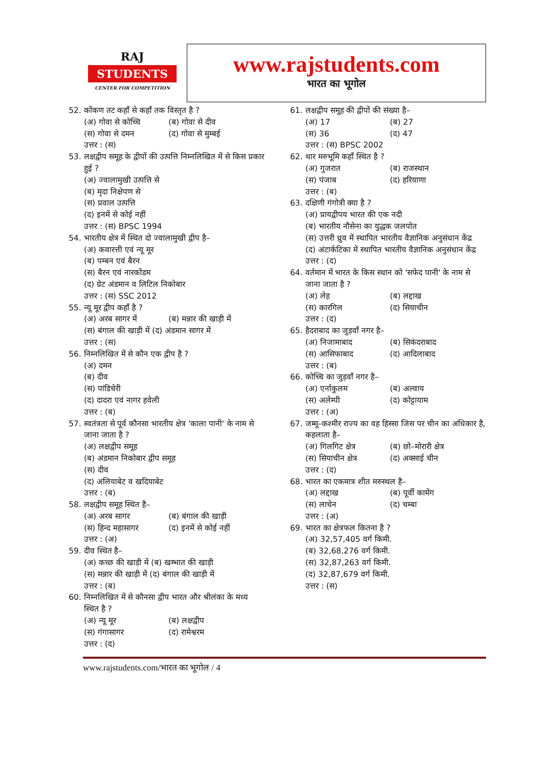RAJ
STUDENTS
CENTER FOR COMPETITION
www.rajstudents.com
भारत का भूगोल
52. कोंकण तट कहाँ से कहाँ तक विस्तृत है ?
(अ) गोवा से कोच्चि (ब) गोवा से दीव
(स) गोवा से दमन (द) गोवा से मुम्बई
उत्तर : (स)
53. लक्षद्वीप समूह के द्वीपों की उत्पत्ति निम्नलिखित में से किस प्रकार हुई ?
(अ) ज्वालामुखी उत्पत्ति से
(ब) मृदा निक्षेपण से
(स) प्रवाल उत्पत्ति
(द) इनमें से कोई नहीं
उत्तर : (स) BPSC 1994
54. भारतीय क्षेत्र में स्थित दो ज्वालामुखी द्वीप है–
(अ) कवारत्ती एवं न्यू मूर
(ब) पम्बन एवं बैरन
(स) बैरन एवं नारकोंडम
(द) ग्रेट अंडमान व लिटिल निकोबार
उत्तर : (स) SSC 2012
55. न्यू मूर द्वीप कहाँ है ?
(अ) अरब सागर में (ब) मन्नार की खाड़ी में
(स) बंगाल की खाड़ी में (द) अंडमान सागर में
उत्तर : (स)
56. निम्नलिखित में से कौन एक द्वीप है ?
(अ) दमन
(ब) दीव
(स) पांडिचेरी
(द) दादरा एवं नागर हवेली
उत्तर : (ब)
57. स्वतंत्रता से पूर्व कौनसा भारतीय क्षेत्र 'काला पानी' के नाम से जाना जाता है ?
(अ) लक्षद्वीप समूह
(ब) अंडमान निकोबार द्वीप समूह
(स) दीव
(द) अलियाबेट व खदियाबेट
उत्तर : (ब)
58. लक्षद्वीप समूह स्थित है–
(अ) अरब सागर (ब) बंगाल की खाड़ी
(स) हिन्द महासागर (द) इनमें से कोई नहीं
उत्तर : (अ)
59. दीव स्थित है–
(अ) कच्छ की खाड़ी में (ब) खम्भात की खाड़ी
(स) मन्नार की खाड़ी में (द) बंगाल की खाड़ी में
उत्तर : (ब)
60. निम्नलिखित में से कौनसा द्वीप भारत और श्रीलंका के मध्य स्थित है ?
(अ) न्यू मूर (ब) लक्षद्वीप
(स) गंगासागर (द) रामेश्वरम
उत्तर : (द)
61. लक्षद्वीप समूह की द्वीपों की संख्या है–
(अ) 17 (ब) 27
(स) 36 (द) 47
उत्तर : (स) BPSC 2002
62. थार मरुभूमि कहाँ स्थित है ?
(अ) गुजरात (ब) राजस्थान
(स) पंजाब (द) हरियाणा
उत्तर : (ब)
63. दक्षिणी गंगोत्री क्या है ?
(अ) प्रायद्वीपय भारत की एक नदी
(ब) भारतीय नौसेना का युद्धक जलपोत
(स) उत्तरी ध्रुव में स्थापित भारतीय वैज्ञानिक अनुसंधान केंद्र
(द) अंटार्कटिका में स्थापित भारतीय वैज्ञानिक अनुसंधान केंद्र
उत्तर : (द)
64. वर्तमान में भारत के किस स्थान को 'सफेद पानी' के नाम से जाना जाता है ?
(अ) लेह (ब) लद्दाख
(स) कारगिल (द) सियाचीन
उत्तर : (द)
65. हैदराबाद का जुड़वाँ नगर है–
(अ) निजामाबाद (ब) सिकंदराबाद
(स) आसिफाबाद (द) आदिलाबाद
उत्तर : (ब)
66. कोच्चि का जुड़वाँ नगर है–
(अ) एर्नाकुलम (ब) अल्वाय
(स) अलेम्पी (द) कोट्टायाम
उत्तर : (अ)
67. जम्मू–कश्मीर राज्य का वह हिस्सा जिस पर चीन का अधिकार है, कहलाता है–
(अ) गिलगिट क्षेत्र (ब) छो–मोरारी क्षेत्र
(स) सियाचीन क्षेत्र (द) अक्साई चीन
उत्तर : (द)
68. भारत का एकमात्र शीत मरुस्थल है–
(अ) लद्दाख (ब) पूर्वी कामेंग
(स) लाचेन (द) चम्बा
उत्तर : (अ)
69. भारत का क्षेत्रफल कितना है ?
(अ) 32,57,405 वर्ग किमी.
(ब) 32,68,276 वर्ग किमी.
(स) 32,87,263 वर्ग किमी.
(द) 32,87,679 वर्ग किमी.
उत्तर : (स)
www.rajstudents.com/भारत का भूगोल / 4